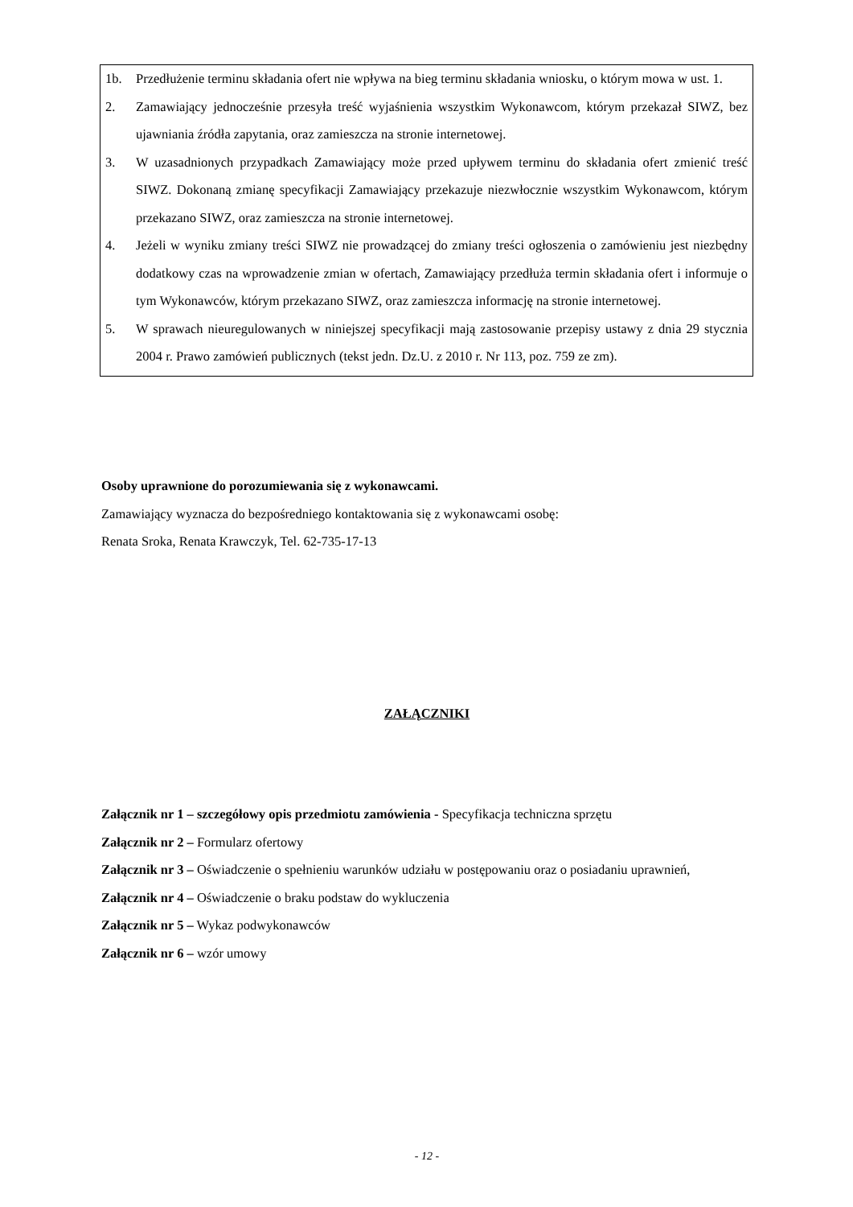1b. Przedłużenie terminu składania ofert nie wpływa na bieg terminu składania wniosku, o którym mowa w ust. 1.
2. Zamawiający jednocześnie przesyła treść wyjaśnienia wszystkim Wykonawcom, którym przekazał SIWZ, bez ujawniania źródła zapytania, oraz zamieszcza na stronie internetowej.
3. W uzasadnionych przypadkach Zamawiający może przed upływem terminu do składania ofert zmienić treść SIWZ. Dokonaną zmianę specyfikacji Zamawiający przekazuje niezwłocznie wszystkim Wykonawcom, którym przekazano SIWZ, oraz zamieszcza na stronie internetowej.
4. Jeżeli w wyniku zmiany treści SIWZ nie prowadzącej do zmiany treści ogłoszenia o zamówieniu jest niezbędny dodatkowy czas na wprowadzenie zmian w ofertach, Zamawiający przedłuża termin składania ofert i informuje o tym Wykonawców, którym przekazano SIWZ, oraz zamieszcza informację na stronie internetowej.
5. W sprawach nieuregulowanych w niniejszej specyfikacji mają zastosowanie przepisy ustawy z dnia 29 stycznia 2004 r. Prawo zamówień publicznych (tekst jedn. Dz.U. z 2010 r. Nr 113, poz. 759 ze zm).
Osoby uprawnione do porozumiewania się z wykonawcami.
Zamawiający wyznacza do bezpośredniego kontaktowania się z wykonawcami osobę:
Renata Sroka, Renata Krawczyk, Tel. 62-735-17-13
ZAŁĄCZNIKI
Załącznik nr 1 – szczegółowy opis przedmiotu zamówienia - Specyfikacja techniczna sprzętu
Załącznik nr 2 – Formularz ofertowy
Załącznik nr 3 – Oświadczenie o spełnieniu warunków udziału w postępowaniu oraz o posiadaniu uprawnień,
Załącznik nr 4 – Oświadczenie o braku podstaw do wykluczenia
Załącznik nr 5 – Wykaz podwykonawców
Załącznik nr 6 – wzór umowy
- 12 -